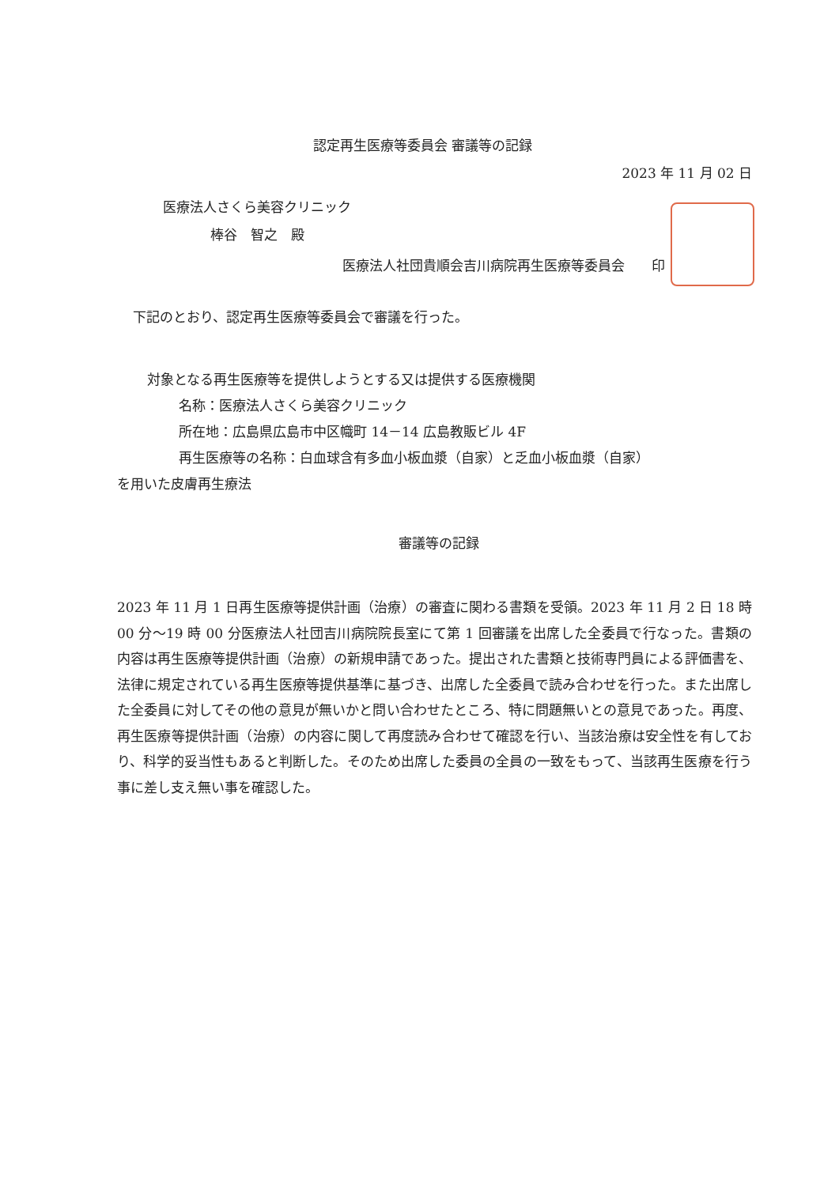認定再生医療等委員会 審議等の記録
2023 年 11 月 02 日
医療法人さくら美容クリニック
棒谷　智之　殿
医療法人社団貴順会吉川病院再生医療等委員会　　印
下記のとおり、認定再生医療等委員会で審議を行った。
対象となる再生医療等を提供しようとする又は提供する医療機関
名称：医療法人さくら美容クリニック
所在地：広島県広島市中区幟町 14－14 広島教販ビル 4F
再生医療等の名称：白血球含有多血小板血漿（自家）と乏血小板血漿（自家）
を用いた皮膚再生療法
審議等の記録
2023 年 11 月 1 日再生医療等提供計画（治療）の審査に関わる書類を受領。2023 年 11 月 2 日 18 時 00 分～19 時 00 分医療法人社団吉川病院院長室にて第 1 回審議を出席した全委員で行なった。書類の内容は再生医療等提供計画（治療）の新規申請であった。提出された書類と技術専門員による評価書を、法律に規定されている再生医療等提供基準に基づき、出席した全委員で読み合わせを行った。また出席した全委員に対してその他の意見が無いかと問い合わせたところ、特に問題無いとの意見であった。再度、再生医療等提供計画（治療）の内容に関して再度読み合わせて確認を行い、当該治療は安全性を有しており、科学的妥当性もあると判断した。そのため出席した委員の全員の一致をもって、当該再生医療を行う事に差し支え無い事を確認した。